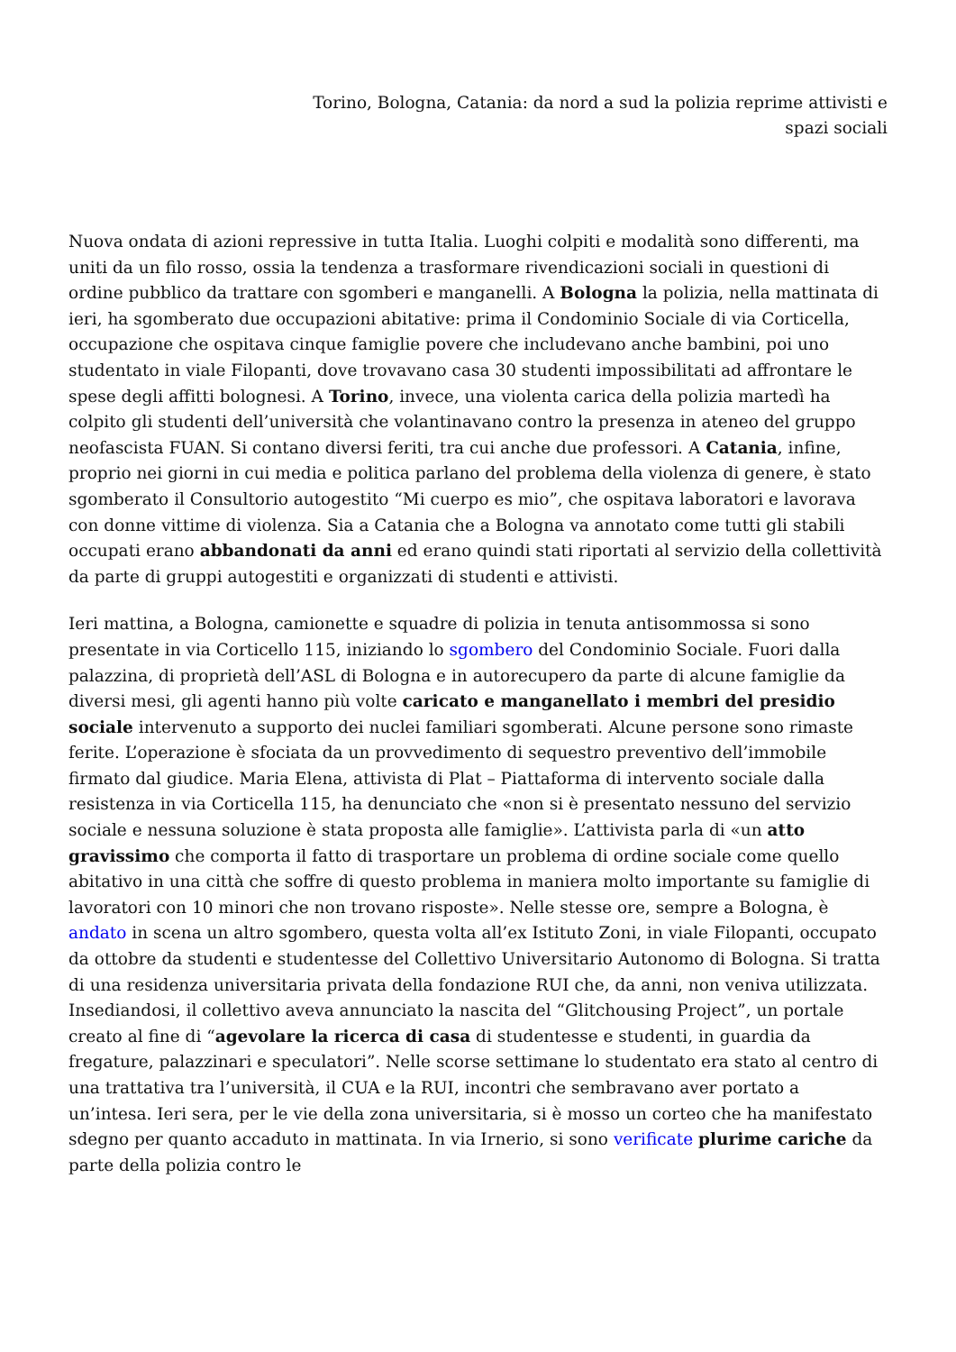Torino, Bologna, Catania: da nord a sud la polizia reprime attivisti e
spazi sociali
Nuova ondata di azioni repressive in tutta Italia. Luoghi colpiti e modalità sono differenti, ma uniti da un filo rosso, ossia la tendenza a trasformare rivendicazioni sociali in questioni di ordine pubblico da trattare con sgomberi e manganelli. A Bologna la polizia, nella mattinata di ieri, ha sgomberato due occupazioni abitative: prima il Condominio Sociale di via Corticella, occupazione che ospitava cinque famiglie povere che includevano anche bambini, poi uno studentato in viale Filopanti, dove trovavano casa 30 studenti impossibilitati ad affrontare le spese degli affitti bolognesi. A Torino, invece, una violenta carica della polizia martedì ha colpito gli studenti dell’università che volantinavano contro la presenza in ateneo del gruppo neofascista FUAN. Si contano diversi feriti, tra cui anche due professori. A Catania, infine, proprio nei giorni in cui media e politica parlano del problema della violenza di genere, è stato sgomberato il Consultorio autogestito “Mi cuerpo es mio”, che ospitava laboratori e lavorava con donne vittime di violenza. Sia a Catania che a Bologna va annotato come tutti gli stabili occupati erano abbandonati da anni ed erano quindi stati riportati al servizio della collettività da parte di gruppi autogestiti e organizzati di studenti e attivisti.
Ieri mattina, a Bologna, camionette e squadre di polizia in tenuta antisommossa si sono presentate in via Corticello 115, iniziando lo sgombero del Condominio Sociale. Fuori dalla palazzina, di proprietà dell’ASL di Bologna e in autorecupero da parte di alcune famiglie da diversi mesi, gli agenti hanno più volte caricato e manganellato i membri del presidio sociale intervenuto a supporto dei nuclei familiari sgomberati. Alcune persone sono rimaste ferite. L’operazione è sfociata da un provvedimento di sequestro preventivo dell’immobile firmato dal giudice. Maria Elena, attivista di Plat – Piattaforma di intervento sociale dalla resistenza in via Corticella 115, ha denunciato che «non si è presentato nessuno del servizio sociale e nessuna soluzione è stata proposta alle famiglie». L’attivista parla di «un atto gravissimo che comporta il fatto di trasportare un problema di ordine sociale come quello abitativo in una città che soffre di questo problema in maniera molto importante su famiglie di lavoratori con 10 minori che non trovano risposte». Nelle stesse ore, sempre a Bologna, è andato in scena un altro sgombero, questa volta all’ex Istituto Zoni, in viale Filopanti, occupato da ottobre da studenti e studentesse del Collettivo Universitario Autonomo di Bologna. Si tratta di una residenza universitaria privata della fondazione RUI che, da anni, non veniva utilizzata. Insediandosi, il collettivo aveva annunciato la nascita del “Glitchousing Project”, un portale creato al fine di “agevolare la ricerca di casa di studentesse e studenti, in guardia da fregature, palazzinari e speculatori”. Nelle scorse settimane lo studentato era stato al centro di una trattativa tra l’università, il CUA e la RUI, incontri che sembravano aver portato a un’intesa. Ieri sera, per le vie della zona universitaria, si è mosso un corteo che ha manifestato sdegno per quanto accaduto in mattinata. In via Irnerio, si sono verificate plurime cariche da parte della polizia contro le